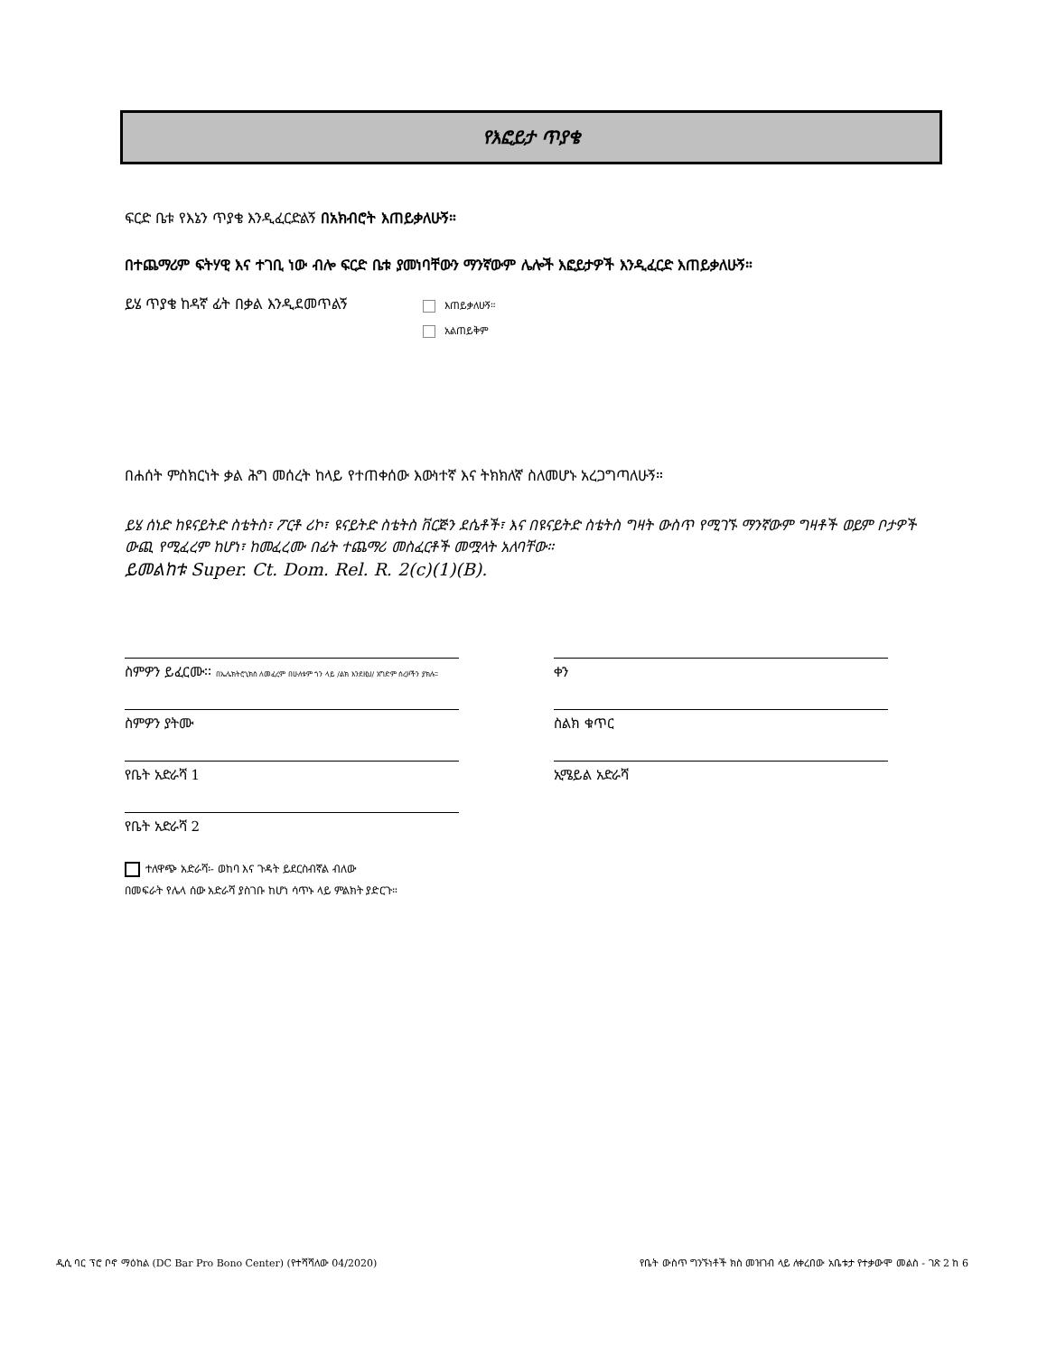የእፎይታ ጥያቄ
ፍርድ ቤቱ የእኔን ጥያቄ እንዲፈርድልኝ በአክብሮት እጠይቃለሁኝ።
በተጨማሪም ፍትሃዊ እና ተገቢ ነው ብሎ ፍርድ ቤቱ ያመነባቸውን ማንኛውም ሌሎች እፎይታዎች እንዲፈርድ እጠይቃለሁኝ።
ይሄ ጥያቄ ከዳኛ ፊት በቃል እንዲደመጥልኝ
እጠይቃለሁኝ።
አልጠይቅም
በሐሰት ምስክርነት ቃል ሕግ መሰረት ከላይ የተጠቀሰው እውነተኛ እና ትክክለኛ ስለመሆኑ አረጋግጣለሁኝ።
ይሄ ሰነድ ከዩናይትድ ስቴትስ፣ ፖርቶ ሪኮ፣ ዩናይትድ ስቴትስ ቨርጅን ደሴቶች፣ እና በዩናይትድ ስቴትስ ግዛት ውስጥ የሚገኙ ማንኛውም ግዛቶች ወይም ቦታዎች ውጪ የሚፈረም ከሆነ፣ ከመፈረሙ በፊት ተጨማሪ መስፈርቶች መሟላት አለባቸው።
ይመልከቱ Super. Ct. Dom. Rel. R. 2(c)(1)(B).
ስምዎን ይፈርሙ፡፡ በኤሌክትሮኒክስ ለመፈረም በሁለቱም ጎን ላይ /ልክ እንደዚህ/ አግድም ሰረዞችን ያክሉ።
ቀን
ስምዎን ያትሙ
ስልክ ቁጥር
የቤት አድራሻ 1
ኢሜይል አድራሻ
የቤት አድራሻ 2
ተለዋጭ አድራሻ፡- ወከባ እና ጉዳት ይደርስብኛል ብለው
በመፍራት የሌላ ሰው አድራሻ ያስገቡ ከሆነ ሳጥኑ ላይ ምልክት ያድርጉ።
ዲሲ ባር ፕሮ ቦኖ ማዕከል (DC Bar Pro Bono Center) (የተሻሻለው 04/2020) የቤት ውስጥ ግንኙነቶች ክስ መዝገብ ላይ ለቀረበው አቤቱታ የተቃውሞ መልስ - ገጽ 2 ከ 6